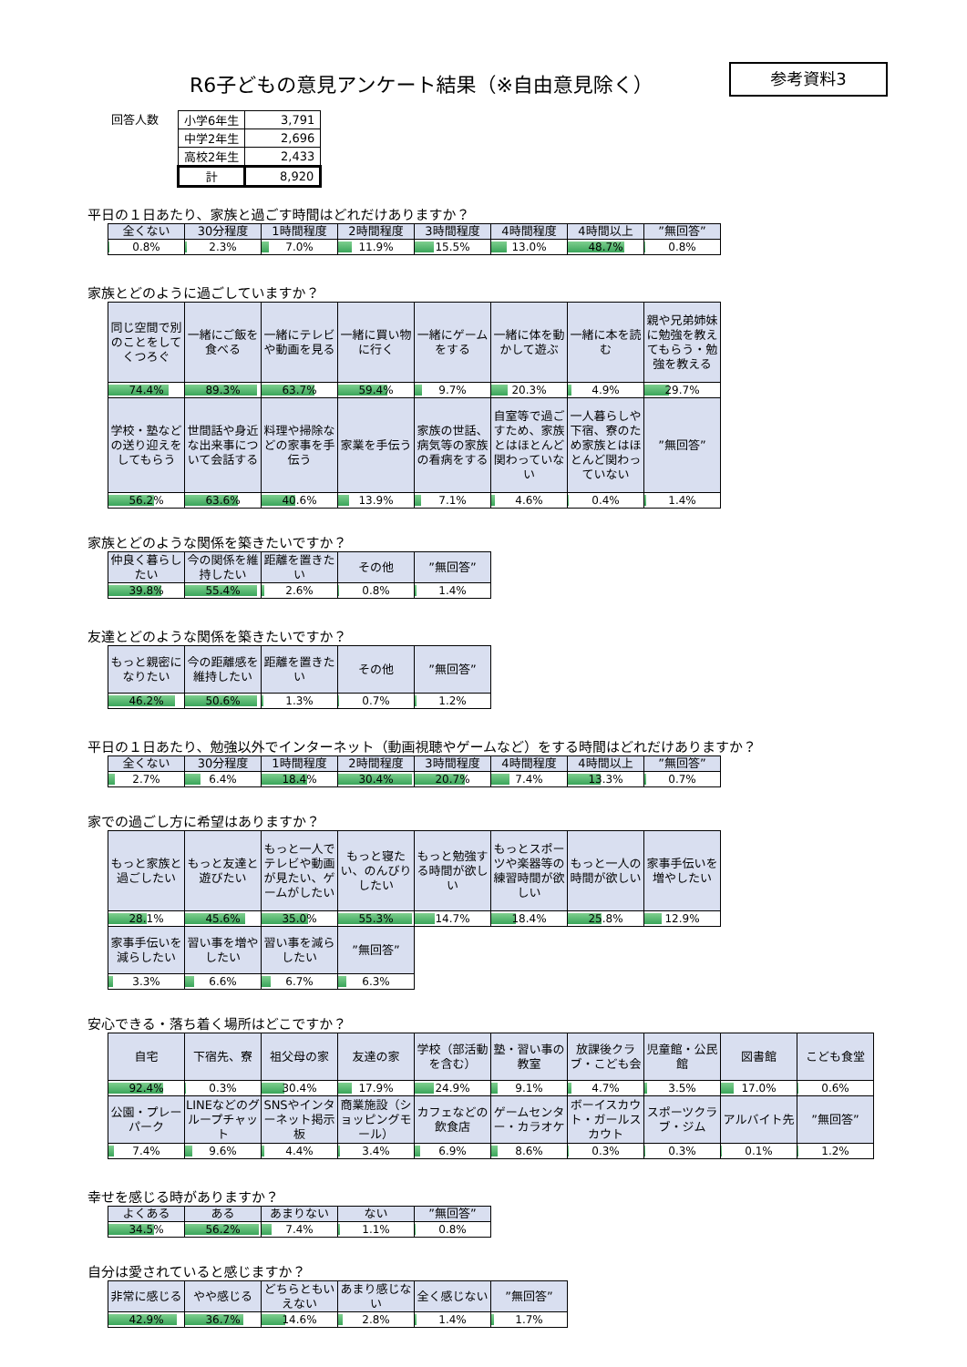R6子どもの意見アンケート結果（※自由意見除く）
参考資料3
回答人数
| 小学6年生 | 3,791 |
| 中学2年生 | 2,696 |
| 高校2年生 | 2,433 |
| 計 | 8,920 |
平日の１日あたり、家族と過ごす時間はどれだけありますか？
| 全くない | 30分程度 | 1時間程度 | 2時間程度 | 3時間程度 | 4時間程度 | 4時間以上 | ”無回答” |
| 0.8% | 2.3% | 7.0% | 11.9% | 15.5% | 13.0% | 48.7% | 0.8% |
家族とどのように過ごしていますか？
| 同じ空間で別のことをしてくつろぐ | 一緒にご飯を食べる | 一緒にテレビや動画を見る | 一緒に買い物に行く | 一緒にゲームをする | 一緒に体を動かして遊ぶ | 一緒に本を読む | 親や兄弟姉妹に勉強を教えてもらう・勉強を教える |
| 74.4% | 89.3% | 63.7% | 59.4% | 9.7% | 20.3% | 4.9% | 29.7% |
| 学校・塾などの送り迎えをしてもらう | 世間話や身近な出来事について会話する | 料理や掃除などの家事を手伝う | 家業を手伝う | 家族の世話、病気等の家族の看病をする | 自室等で過ごすため、家族とはほとんど関わっていない | 一人暮らしや下宿、寮のため家族とはほとんど関わっていない | ”無回答” |
| 56.2% | 63.6% | 40.6% | 13.9% | 7.1% | 4.6% | 0.4% | 1.4% |
家族とどのような関係を築きたいですか？
| 仲良く暮らしたい | 今の関係を維持したい | 距離を置きたい | その他 | ”無回答” |
| 39.8% | 55.4% | 2.6% | 0.8% | 1.4% |
友達とどのような関係を築きたいですか？
| もっと親密になりたい | 今の距離感を維持したい | 距離を置きたい | その他 | ”無回答” |
| 46.2% | 50.6% | 1.3% | 0.7% | 1.2% |
平日の１日あたり、勉強以外でインターネット（動画視聴やゲームなど）をする時間はどれだけありますか？
| 全くない | 30分程度 | 1時間程度 | 2時間程度 | 3時間程度 | 4時間程度 | 4時間以上 | ”無回答” |
| 2.7% | 6.4% | 18.4% | 30.4% | 20.7% | 7.4% | 13.3% | 0.7% |
家での過ごし方に希望はありますか？
| もっと家族と過ごしたい | もっと友達と遊びたい | もっと一人でテレビや動画が見たい、ゲームがしたい | もっと寝たい、のんびりしたい | もっと勉強する時間が欲しい | もっとスポーツや楽器等の練習時間が欲しい | もっと一人の時間が欲しい | 家事手伝いを増やしたい |
| 28.1% | 45.6% | 35.0% | 55.3% | 14.7% | 18.4% | 25.8% | 12.9% |
| 家事手伝いを減らしたい | 習い事を増やしたい | 習い事を減らしたい | ”無回答” | | | | |
| 3.3% | 6.6% | 6.7% | 6.3% | | | | |
安心できる・落ち着く場所はどこですか？
| 自宅 | 下宿先、寮 | 祖父母の家 | 友達の家 | 学校（部活動を含む） | 塾・習い事の教室 | 放課後クラブ・こども会 | 児童館・公民館 | 図書館 | こども食堂 |
| 92.4% | 0.3% | 30.4% | 17.9% | 24.9% | 9.1% | 4.7% | 3.5% | 17.0% | 0.6% |
| 公園・プレーパーク | LINEなどのグループチャット | SNSやインターネット掲示板 | 商業施設（ショッピングモール） | カフェなどの飲食店 | ゲームセンター・カラオケ | ボーイスカウト・ガールスカウト | スポーツクラブ・ジム | アルバイト先 | ”無回答” |
| 7.4% | 9.6% | 4.4% | 3.4% | 6.9% | 8.6% | 0.3% | 0.3% | 0.1% | 1.2% |
幸せを感じる時がありますか？
| よくある | ある | あまりない | ない | ”無回答” |
| 34.5% | 56.2% | 7.4% | 1.1% | 0.8% |
自分は愛されていると感じますか？
| 非常に感じる | やや感じる | どちらともいえない | あまり感じない | 全く感じない | ”無回答” |
| 42.9% | 36.7% | 14.6% | 2.8% | 1.4% | 1.7% |